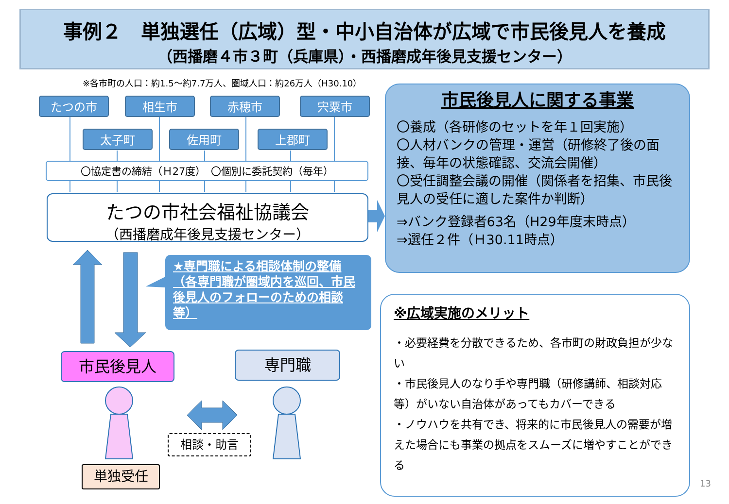事例２　単独選任（広域）型・中小自治体が広域で市民後見人を養成
（西播磨４市３町（兵庫県）・西播磨成年後見支援センター）
※各市町の人口：約1.5～約7.7万人、圏域人口：約26万人（H30.10）
たつの市 相生市 赤穂市 宍粟市
太子町 佐用町 上郡町
〇協定書の締結（Ｈ27度）　〇個別に委託契約（毎年）
たつの市社会福祉協議会
（西播磨成年後見支援センター）
★専門職による相談体制の整備（各専門職が圏域内を巡回、市民後見人のフォローのための相談等）
市民後見人 専門職
相談・助言
単独受任
市民後見人に関する事業
〇養成（各研修のセットを年１回実施）
〇人材バンクの管理・運営（研修終了後の面接、毎年の状態確認、交流会開催）
〇受任調整会議の開催（関係者を招集、市民後見人の受任に適した案件か判断）
⇒バンク登録者63名（H29年度末時点）
⇒選任２件（Ｈ30.11時点）
※広域実施のメリット
・必要経費を分散できるため、各市町の財政負担が少ない
・市民後見人のなり手や専門職（研修講師、相談対応等）がいない自治体があってもカバーできる
・ノウハウを共有でき、将来的に市民後見人の需要が増えた場合にも事業の拠点をスムーズに増やすことができる
13